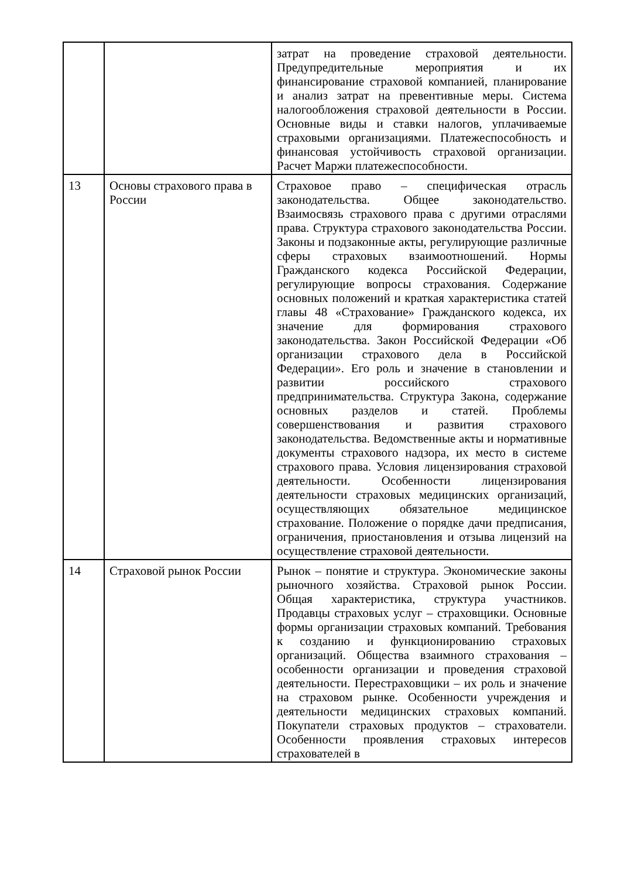| | | затрат на проведение страховой деятельности. Предупредительные мероприятия и их финансирование страховой компанией, планирование и анализ затрат на превентивные меры. Система налогообложения страховой деятельности в России. Основные виды и ставки налогов, уплачиваемые страховыми организациями. Платежеспособность и финансовая устойчивость страховой организации. Расчет Маржи платежеспособности. |
| 13 | Основы страхового права в России | Страховое право – специфическая отрасль законодательства. Общее законодательство. Взаимосвязь страхового права с другими отраслями права. Структура страхового законодательства России. Законы и подзаконные акты, регулирующие различные сферы страховых взаимоотношений. Нормы Гражданского кодекса Российской Федерации, регулирующие вопросы страхования. Содержание основных положений и краткая характеристика статей главы 48 «Страхование» Гражданского кодекса, их значение для формирования страхового законодательства. Закон Российской Федерации «Об организации страхового дела в Российской Федерации». Его роль и значение в становлении и развитии российского страхового предпринимательства. Структура Закона, содержание основных разделов и статей. Проблемы совершенствования и развития страхового законодательства. Ведомственные акты и нормативные документы страхового надзора, их место в системе страхового права. Условия лицензирования страховой деятельности. Особенности лицензирования деятельности страховых медицинских организаций, осуществляющих обязательное медицинское страхование. Положение о порядке дачи предписания, ограничения, приостановления и отзыва лицензий на осуществление страховой деятельности. |
| 14 | Страховой рынок России | Рынок – понятие и структура. Экономические законы рыночного хозяйства. Страховой рынок России. Общая характеристика, структура участников. Продавцы страховых услуг – страховщики. Основные формы организации страховых компаний. Требования к созданию и функционированию страховых организаций. Общества взаимного страхования – особенности организации и проведения страховой деятельности. Перестраховщики – их роль и значение на страховом рынке. Особенности учреждения и деятельности медицинских страховых компаний. Покупатели страховых продуктов – страхователи. Особенности проявления страховых интересов страхователей в |